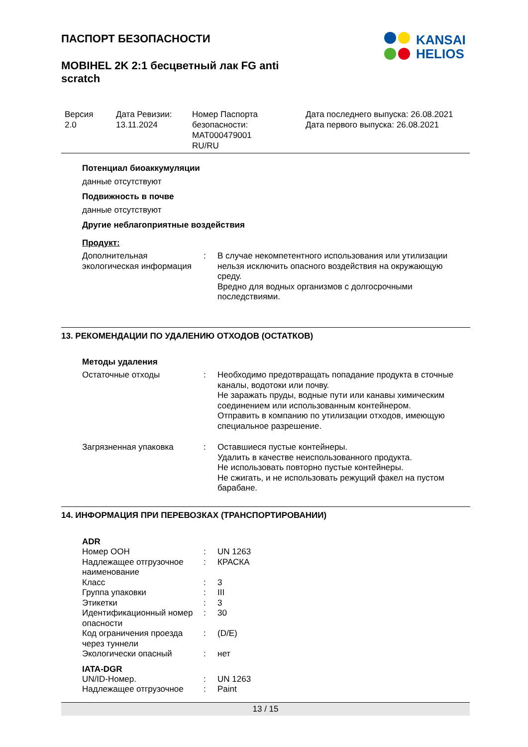ПАСПОРТ БЕЗОПАСНОСТИ
MOBIHEL 2K 2:1 бесцветный лак FG anti scratch
KANSAI
HELIOS
Версия
2.0
Дата Ревизии:
13.11.2024
Номер Паспорта безопасности:
MAT000479001
RU/RU
Дата последнего выпуска: 26.08.2021
Дата первого выпуска: 26.08.2021
Потенциал биоаккумуляции
данные отсутствуют
Подвижность в почве
данные отсутствуют
Другие неблагоприятные воздействия
Продукт:
| Дополнительная экологическая информация | : | В случае некомпетентного использования или утилизации нельзя исключить опасного воздействия на окружающую среду. Вредно для водных организмов с долгосрочными последствиями. |
13. РЕКОМЕНДАЦИИ ПО УДАЛЕНИЮ ОТХОДОВ (ОСТАТКОВ)
Методы удаления
| Остаточные отходы | : | Необходимо предотвращать попадание продукта в сточные каналы, водотоки или почву. Не заражать пруды, водные пути или канавы химическим соединением или использованным контейнером. Отправить в компанию по утилизации отходов, имеющую специальное разрешение. |
| Загрязненная упаковка | : | Оставшиеся пустые контейнеры. Удалить в качестве неиспользованного продукта. Не использовать повторно пустые контейнеры. Не сжигать, и не использовать режущий факел на пустом барабане. |
14. ИНФОРМАЦИЯ ПРИ ПЕРЕВОЗКАХ (ТРАНСПОРТИРОВАНИИ)
ADR
| Номер ООН | : | UN 1263 |
| Надлежащее отгрузочное наименование | : | КРАСКА |
| Класс | : | 3 |
| Группа упаковки | : | III |
| Этикетки | : | 3 |
| Идентификационный номер опасности | : | 30 |
| Код ограничения проезда через туннели | : | (D/E) |
| Экологически опасный | : | нет |
IATA-DGR
| UN/ID-Номер. | : | UN 1263 |
| Надлежащее отгрузочное | : | Paint |
13 / 15